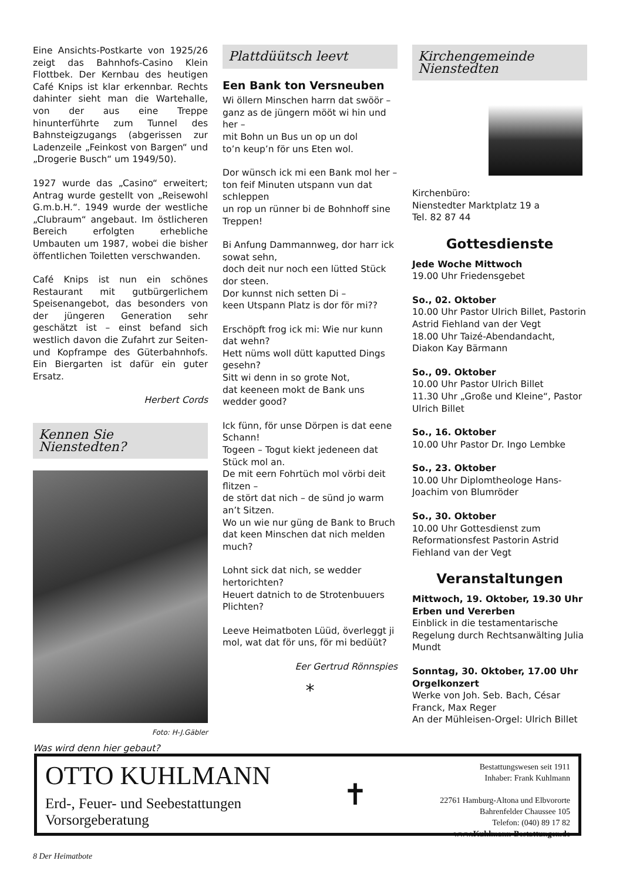Eine Ansichts-Postkarte von 1925/26 zeigt das Bahnhofs-Casino Klein Flottbek. Der Kernbau des heutigen Café Knips ist klar erkennbar. Rechts dahinter sieht man die Wartehalle, von der aus eine Treppe hinunterführte zum Tunnel des Bahnsteigzugangs (abgerissen zur Ladenzeile „Feinkost von Bargen“ und „Drogerie Busch“ um 1949/50).
1927 wurde das „Casino“ erweitert; Antrag wurde gestellt von „Reisewohl G.m.b.H.“. 1949 wurde der westliche „Clubraum“ angebaut. Im östlicheren Bereich erfolgten erhebliche Umbauten um 1987, wobei die bisher öffentlichen Toiletten verschwanden.
Café Knips ist nun ein schönes Restaurant mit gutbürgerlichem Speisenangebot, das besonders von der jüngeren Generation sehr geschätzt ist – einst befand sich westlich davon die Zufahrt zur Seiten- und Kopframpe des Güterbahnhofs. Ein Biergarten ist dafür ein guter Ersatz.
Herbert Cords
Kennen Sie Nienstedten?
Foto: H-J.Gäbler
Was wird denn hier gebaut?
Plattdüütsch leevt
Een Bank ton Versneuben
Wi öllern Minschen harrn dat swöör – ganz as de jüngern mööt wi hin und her –
mit Bohn un Bus un op un dol
to’n keup’n för uns Eten wol.
Dor wünsch ick mi een Bank mol her – ton feif Minuten utspann vun dat schleppen
un rop un rünner bi de Bohnhoff sine Treppen!
Bi Anfung Dammannweg, dor harr ick sowat sehn,
doch deit nur noch een lütted Stück dor steen.
Dor kunnst nich setten Di –
keen Utspann Platz is dor för mi??
Erschöpft frog ick mi: Wie nur kunn dat wehn?
Hett nüms woll dütt kaputted Dings gesehn?
Sitt wi denn in so grote Not,
dat keeneen mokt de Bank uns wedder good?
Ick fünn, för unse Dörpen is dat eene Schann!
Togeen – Togut kiekt jedeneen dat Stück mol an.
De mit eern Fohrtüch mol vörbi deit flitzen –
de stört dat nich – de sünd jo warm an’t Sitzen.
Wo un wie nur güng de Bank to Bruch dat keen Minschen dat nich melden much?
Lohnt sick dat nich, se wedder hertorichten?
Heuert datnich to de Strotenbuuers Plichten?
Leeve Heimatboten Lüüd, överleggt ji mol, wat dat för uns, för mi bedüüt?
Eer Gertrud Rönnspies
*
Kirchengemeinde
Nienstedten
Kirchenbüro:
Nienstedter Marktplatz 19 a
Tel. 82 87 44
Gottesdienste
Jede Woche Mittwoch
19.00 Uhr Friedensgebet
So., 02. Oktober
10.00 Uhr Pastor Ulrich Billet, Pastorin Astrid Fiehland van der Vegt
18.00 Uhr Taizé-Abendandacht, Diakon Kay Bärmann
So., 09. Oktober
10.00 Uhr Pastor Ulrich Billet
11.30 Uhr „Große und Kleine“, Pastor Ulrich Billet
So., 16. Oktober
10.00 Uhr Pastor Dr. Ingo Lembke
So., 23. Oktober
10.00 Uhr Diplomtheologe Hans-Joachim von Blumröder
So., 30. Oktober
10.00 Uhr Gottesdienst zum Reformationsfest Pastorin Astrid Fiehland van der Vegt
Veranstaltungen
Mittwoch, 19. Oktober, 19.30 Uhr
Erben und Vererben
Einblick in die testamentarische Regelung durch Rechtsanwälting Julia Mundt
Sonntag, 30. Oktober, 17.00 Uhr
Orgelkonzert
Werke von Joh. Seb. Bach, César Franck, Max Reger
An der Mühleisen-Orgel: Ulrich Billet
OTTO KUHLMANN
Erd-, Feuer- und Seebestattungen
Vorsorgeberatung
✝
Bestattungswesen seit 1911
Inhaber: Frank Kuhlmann
22761 Hamburg-Altona und Elbvororte
Bahrenfelder Chaussee 105
Telefon: (040) 89 17 82
www.Kuhlmann-Bestattungen.de
8 Der Heimatbote